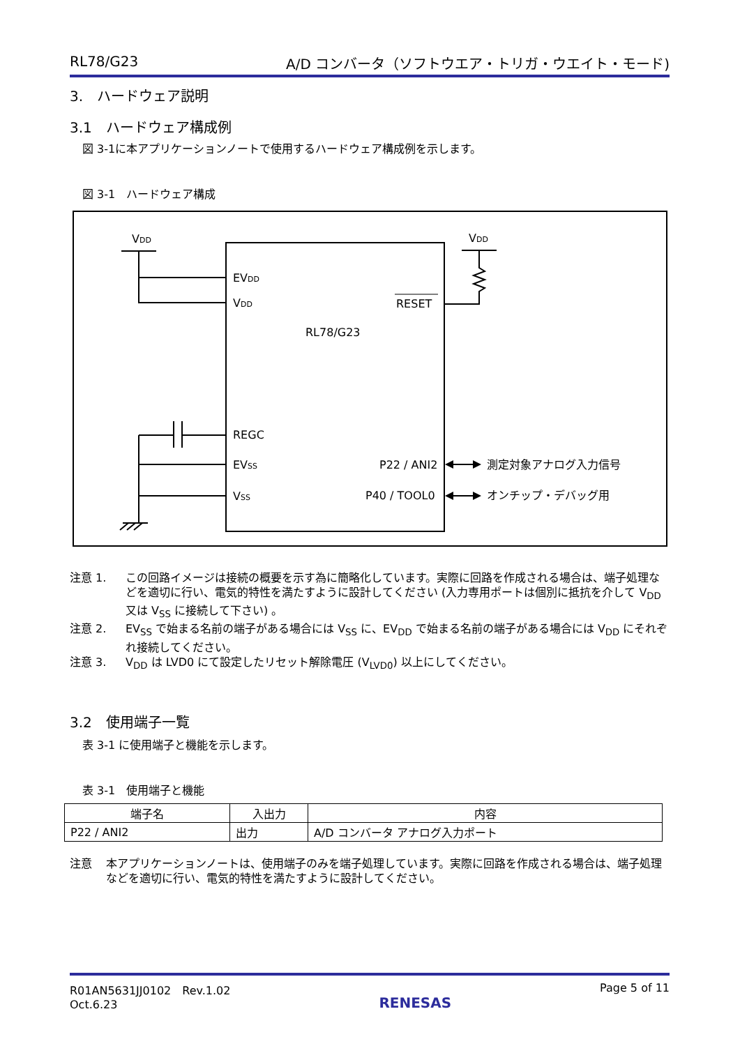RL78/G23 A/D コンバータ（ソフトウエア・トリガ・ウエイト・モード)
3.　ハードウェア説明
3.1　ハードウェア構成例
図 3-1に本アプリケーションノートで使用するハードウェア構成例を示します。
図 3-1　ハードウェア構成
VDD
VDD
EVDD
VDD
RESET
RL78/G23
REGC
EVSS
VSS
P22 / ANI2
P40 / TOOL0
測定対象アナログ入力信号
オンチップ・デバッグ用
注意 1. この回路イメージは接続の概要を示す為に簡略化しています。実際に回路を作成される場合は、端子処理などを適切に行い、電気的特性を満たすように設計してください (入力専用ポートは個別に抵抗を介して V<sub>DD</sub> 又は V<sub>SS</sub> に接続して下さい) 。
注意 2. EV<sub>SS</sub> で始まる名前の端子がある場合には V<sub>SS</sub> に、EV<sub>DD</sub> で始まる名前の端子がある場合には V<sub>DD</sub> にそれぞれ接続してください。
注意 3. V<sub>DD</sub> は LVD0 にて設定したリセット解除電圧 (V<sub>LVD0</sub>) 以上にしてください。
3.2　使用端子一覧
表 3-1 に使用端子と機能を示します。
表 3-1　使用端子と機能
| 端子名 | 入出力 | 内容 |
| --- | --- | --- |
| P22 / ANI2 | 出力 | A/D コンバータ アナログ入力ポート |
注意 本アプリケーションノートは、使用端子のみを端子処理しています。実際に回路を作成される場合は、端子処理などを適切に行い、電気的特性を満たすように設計してください。
R01AN5631JJ0102　Rev.1.02
Oct.6.23 RENESAS Page 5 of 11